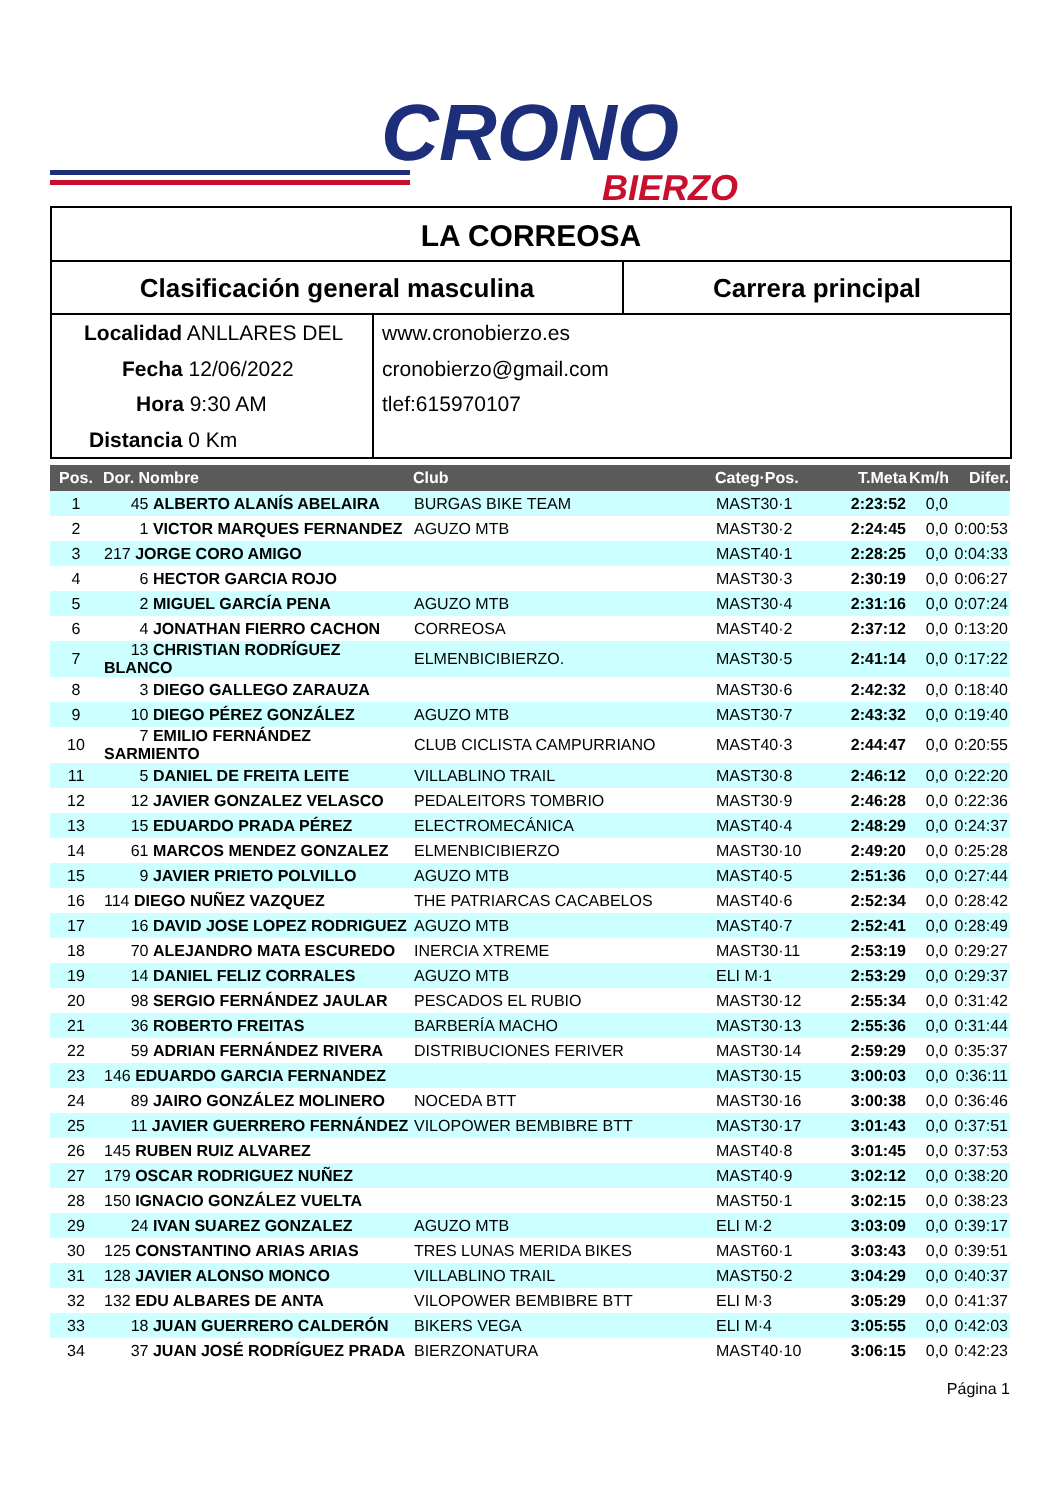CRONO
BIERZO
LA CORREOSA
Clasificación general masculina Carrera principal
Localidad ANLLARES DEL
Fecha 12/06/2022
Hora 9:30 AM
Distancia 0 Km
www.cronobierzo.es
cronobierzo@gmail.com
tlef:615970107
| Pos. | Dor. Nombre | Club | Categ·Pos. | T.Meta | Km/h | Difer. |
| --- | --- | --- | --- | --- | --- | --- |
| 1 | 45 ALBERTO ALANÍS ABELAIRA | BURGAS BIKE TEAM | MAST30·1 | 2:23:52 | 0,0 | |
| 2 | 1 VICTOR MARQUES FERNANDEZ | AGUZO MTB | MAST30·2 | 2:24:45 | 0,0 | 0:00:53 |
| 3 | 217 JORGE CORO AMIGO | | MAST40·1 | 2:28:25 | 0,0 | 0:04:33 |
| 4 | 6 HECTOR GARCIA ROJO | | MAST30·3 | 2:30:19 | 0,0 | 0:06:27 |
| 5 | 2 MIGUEL GARCÍA PENA | AGUZO MTB | MAST30·4 | 2:31:16 | 0,0 | 0:07:24 |
| 6 | 4 JONATHAN FIERRO CACHON | CORREOSA | MAST40·2 | 2:37:12 | 0,0 | 0:13:20 |
| 7 | 13 CHRISTIAN RODRÍGUEZ BLANCO | ELMENBICIBIERZO. | MAST30·5 | 2:41:14 | 0,0 | 0:17:22 |
| 8 | 3 DIEGO GALLEGO ZARAUZA | | MAST30·6 | 2:42:32 | 0,0 | 0:18:40 |
| 9 | 10 DIEGO PÉREZ GONZÁLEZ | AGUZO MTB | MAST30·7 | 2:43:32 | 0,0 | 0:19:40 |
| 10 | 7 EMILIO FERNÁNDEZ SARMIENTO | CLUB CICLISTA CAMPURRIANO | MAST40·3 | 2:44:47 | 0,0 | 0:20:55 |
| 11 | 5 DANIEL DE FREITA LEITE | VILLABLINO TRAIL | MAST30·8 | 2:46:12 | 0,0 | 0:22:20 |
| 12 | 12 JAVIER GONZALEZ VELASCO | PEDALEITORS TOMBRIO | MAST30·9 | 2:46:28 | 0,0 | 0:22:36 |
| 13 | 15 EDUARDO PRADA PÉREZ | ELECTROMECÁNICA | MAST40·4 | 2:48:29 | 0,0 | 0:24:37 |
| 14 | 61 MARCOS MENDEZ GONZALEZ | ELMENBICIBIERZO | MAST30·10 | 2:49:20 | 0,0 | 0:25:28 |
| 15 | 9 JAVIER PRIETO POLVILLO | AGUZO MTB | MAST40·5 | 2:51:36 | 0,0 | 0:27:44 |
| 16 | 114 DIEGO NUÑEZ VAZQUEZ | THE PATRIARCAS CACABELOS | MAST40·6 | 2:52:34 | 0,0 | 0:28:42 |
| 17 | 16 DAVID JOSE LOPEZ RODRIGUEZ | AGUZO MTB | MAST40·7 | 2:52:41 | 0,0 | 0:28:49 |
| 18 | 70 ALEJANDRO MATA ESCUREDO | INERCIA XTREME | MAST30·11 | 2:53:19 | 0,0 | 0:29:27 |
| 19 | 14 DANIEL FELIZ CORRALES | AGUZO MTB | ELI M·1 | 2:53:29 | 0,0 | 0:29:37 |
| 20 | 98 SERGIO FERNÁNDEZ JAULAR | PESCADOS EL RUBIO | MAST30·12 | 2:55:34 | 0,0 | 0:31:42 |
| 21 | 36 ROBERTO FREITAS | BARBERÍA MACHO | MAST30·13 | 2:55:36 | 0,0 | 0:31:44 |
| 22 | 59 ADRIAN FERNÁNDEZ RIVERA | DISTRIBUCIONES FERIVER | MAST30·14 | 2:59:29 | 0,0 | 0:35:37 |
| 23 | 146 EDUARDO GARCIA FERNANDEZ | | MAST30·15 | 3:00:03 | 0,0 | 0:36:11 |
| 24 | 89 JAIRO GONZÁLEZ MOLINERO | NOCEDA BTT | MAST30·16 | 3:00:38 | 0,0 | 0:36:46 |
| 25 | 11 JAVIER GUERRERO FERNÁNDEZ | VILOPOWER BEMBIBRE BTT | MAST30·17 | 3:01:43 | 0,0 | 0:37:51 |
| 26 | 145 RUBEN RUIZ ALVAREZ | | MAST40·8 | 3:01:45 | 0,0 | 0:37:53 |
| 27 | 179 OSCAR RODRIGUEZ NUÑEZ | | MAST40·9 | 3:02:12 | 0,0 | 0:38:20 |
| 28 | 150 IGNACIO GONZÁLEZ VUELTA | | MAST50·1 | 3:02:15 | 0,0 | 0:38:23 |
| 29 | 24 IVAN SUAREZ GONZALEZ | AGUZO MTB | ELI M·2 | 3:03:09 | 0,0 | 0:39:17 |
| 30 | 125 CONSTANTINO ARIAS ARIAS | TRES LUNAS MERIDA BIKES | MAST60·1 | 3:03:43 | 0,0 | 0:39:51 |
| 31 | 128 JAVIER ALONSO MONCO | VILLABLINO TRAIL | MAST50·2 | 3:04:29 | 0,0 | 0:40:37 |
| 32 | 132 EDU ALBARES DE ANTA | VILOPOWER BEMBIBRE BTT | ELI M·3 | 3:05:29 | 0,0 | 0:41:37 |
| 33 | 18 JUAN GUERRERO CALDERÓN | BIKERS VEGA | ELI M·4 | 3:05:55 | 0,0 | 0:42:03 |
| 34 | 37 JUAN JOSÉ RODRÍGUEZ PRADA | BIERZONATURA | MAST40·10 | 3:06:15 | 0,0 | 0:42:23 |
Página 1